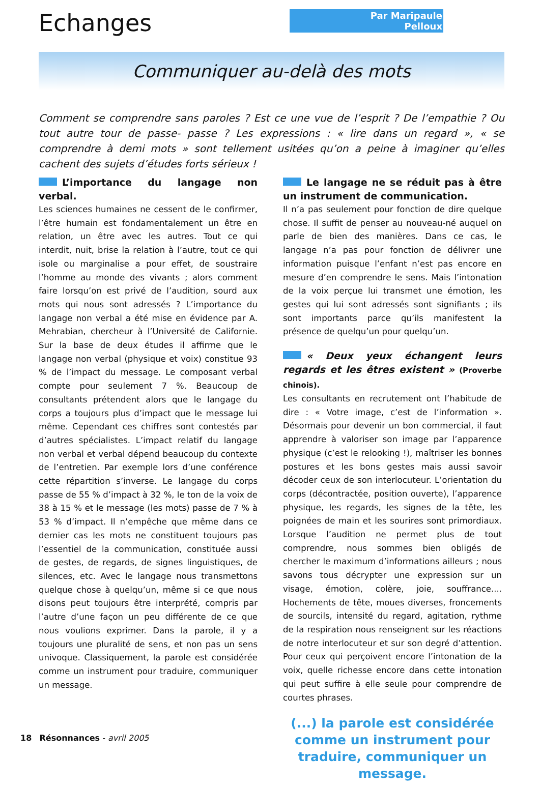Echanges
Par Maripaule Pelloux
Communiquer au-delà des mots
Comment se comprendre sans paroles ? Est ce une vue de l’esprit ? De l’empathie ? Ou tout autre tour de passe- passe ? Les expressions : « lire dans un regard », « se comprendre à demi mots » sont tellement usitées qu’on a peine à imaginer qu’elles cachent des sujets d’études forts sérieux !
L’importance du langage non verbal.
Les sciences humaines ne cessent de le confirmer, l’être humain est fondamentalement un être en relation, un être avec les autres. Tout ce qui interdit, nuit, brise la relation à l’autre, tout ce qui isole ou marginalise a pour effet, de soustraire l’homme au monde des vivants ; alors comment faire lorsqu’on est privé de l’audition, sourd aux mots qui nous sont adressés ? L’importance du langage non verbal a été mise en évidence par A. Mehrabian, chercheur à l’Université de Californie. Sur la base de deux études il affirme que le langage non verbal (physique et voix) constitue 93 % de l’impact du message. Le composant verbal compte pour seulement 7 %. Beaucoup de consultants prétendent alors que le langage du corps a toujours plus d’impact que le message lui même. Cependant ces chiffres sont contestés par d’autres spécialistes. L’impact relatif du langage non verbal et verbal dépend beaucoup du contexte de l’entretien. Par exemple lors d’une conférence cette répartition s’inverse. Le langage du corps passe de 55 % d’impact à 32 %, le ton de la voix de 38 à 15 % et le message (les mots) passe de 7 % à 53 % d’impact. Il n’empêche que même dans ce dernier cas les mots ne constituent toujours pas l’essentiel de la communication, constituée aussi de gestes, de regards, de signes linguistiques, de silences, etc. Avec le langage nous transmettons quelque chose à quelqu’un, même si ce que nous disons peut toujours être interprété, compris par l’autre d’une façon un peu différente de ce que nous voulions exprimer. Dans la parole, il y a toujours une pluralité de sens, et non pas un sens univoque. Classiquement, la parole est considérée comme un instrument pour traduire, communiquer un message.
Le langage ne se réduit pas à être un instrument de communication.
Il n’a pas seulement pour fonction de dire quelque chose. Il suffit de penser au nouveau-né auquel on parle de bien des manières. Dans ce cas, le langage n’a pas pour fonction de délivrer une information puisque l’enfant n’est pas encore en mesure d’en comprendre le sens. Mais l’intonation de la voix perçue lui transmet une émotion, les gestes qui lui sont adressés sont signifiants ; ils sont importants parce qu’ils manifestent la présence de quelqu’un pour quelqu’un.
« Deux yeux échangent leurs regards et les êtres existent » (Proverbe chinois).
Les consultants en recrutement ont l’habitude de dire : « Votre image, c’est de l’information ». Désormais pour devenir un bon commercial, il faut apprendre à valoriser son image par l’apparence physique (c’est le relooking !), maîtriser les bonnes postures et les bons gestes mais aussi savoir décoder ceux de son interlocuteur. L’orientation du corps (décontractée, position ouverte), l’apparence physique, les regards, les signes de la tête, les poignées de main et les sourires sont primordiaux. Lorsque l’audition ne permet plus de tout comprendre, nous sommes bien obligés de chercher le maximum d’informations ailleurs ; nous savons tous décrypter une expression sur un visage, émotion, colère, joie, souffrance.... Hochements de tête, moues diverses, froncements de sourcils, intensité du regard, agitation, rythme de la respiration nous renseignent sur les réactions de notre interlocuteur et sur son degré d’attention. Pour ceux qui perçoivent encore l’intonation de la voix, quelle richesse encore dans cette intonation qui peut suffire à elle seule pour comprendre de courtes phrases.
(...) la parole est considérée comme un instrument pour traduire, communiquer un message.
18 Résonnances - avril 2005